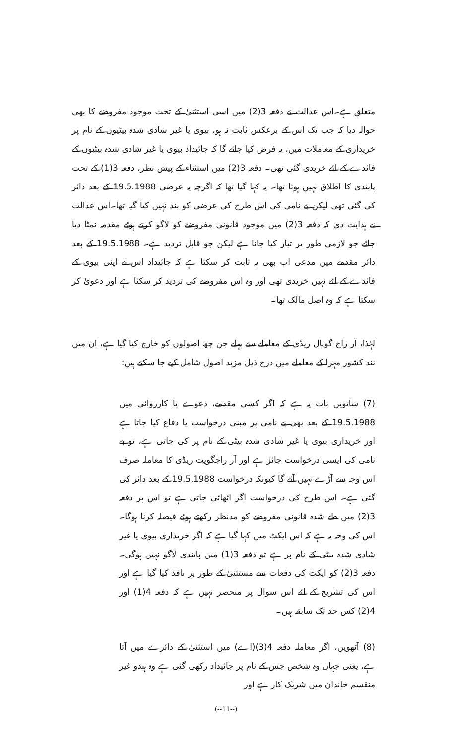متعلق ہے۔اس عدالت نے دفعہ 3(2) میں اسی استثنیٰ کے تحت موجود مفروضے کا بھی حوالہ دیا کہ جب تک اس کے برعکس ثابت نہ ہو، بیوی یا غیر شادی شدہ بیٹیوں کے نام پر خریداری کے معاملات میں، یہ فرض کیا جائے گا کہ جائیداد بیوی یا غیر شادی شدہ بیٹیوں کے فائدے کے لئے خریدی گئی تھی۔ دفعہ 3(2) میں استثناء کے پیش نظر، دفعہ 3(1) کے تحت پابندی کا اطلاق نہیں ہوتا تھا۔ یہ کہا گیا تھا کہ اگرچہ یہ عرضی 19.5.1988 کے بعد دائر کی گئی تھی لیکن بے نامی کی اس طرح کی عرضی کو بند نہیں کیا گیا تھا۔اس عدالت نے ہدایت دی کہ دفعہ 3(2) میں موجود قانونی مفروضے کو لاگو کرتے ہوئے مقدمہ نمٹا دیا جائے جو لازمی طور پر تیار کیا جانا ہے لیکن جو قابل تردید ہے۔ 19.5.1988 کے بعد دائر مقدمے میں مدعی اب بھی یہ ثابت کر سکتا ہے کہ جائیداد اس نے اپنی بیوی کے فائدے کے لئے نہیں خریدی تھی اور وہ اس مفروضے کی تردید کر سکتا ہے اور دعویٰ کر سکتا ہے کہ وہ اصل مالک تھا۔
لہٰذا، آر راج گوپال ریڈی کے معاملے سے پہلے جن چھ اصولوں کو خارج کیا گیا ہے، ان میں نند کشور مہرا کے معاملے میں درج ذیل مزید اصول شامل کیے جا سکتے ہیں:
(7) ساتویں بات یہ ہے کہ اگر کسی مقدمے، دعوے یا کارروائی میں 19.5.1988 کے بعد بھی بے نامی پر مبنی درخواست یا دفاع کیا جاتا ہے اور خریداری بیوی یا غیر شادی شدہ بیٹی کے نام پر کی جاتی ہے، تو بے نامی کی ایسی درخواست جائز ہے اور آر راجگوپت ریڈی کا معاملہ صرف اس وجہ سے آڑے نہیں آئے گا کیونکہ درخواست 19.5.1988 کے بعد دائر کی گئی ہے۔ اس طرح کی درخواست اگر اٹھائی جاتی ہے تو اس پر دفعہ 3(2) میں طے شدہ قانونی مفروضے کو مدنظر رکھتے ہوئے فیصلہ کرنا ہوگا۔اس کی وجہ یہ ہے کہ اس ایکٹ میں کہا گیا ہے کہ اگر خریداری بیوی یا غیر شادی شدہ بیٹی کے نام پر ہے تو دفعہ 3(1) میں پابندی لاگو نہیں ہوگی۔ دفعہ 3(2) کو ایکٹ کی دفعات سے مستثنیٰ کے طور پر نافذ کیا گیا ہے اور اس کی تشریح کے لئے اس سوال پر منحصر نہیں ہے کہ دفعہ 4(1) اور 4(2) کس حد تک سابقہ ہیں۔
(8) آٹھویں، اگر معاملہ دفعہ 4(3)(اے) میں استثنیٰ کے دائرے میں آتا ہے، یعنی جہاں وہ شخص جس کے نام پر جائیداد رکھی گئی ہے وہ ہندو غیر منقسم خاندان میں شریک کار ہے اور
(--11--)